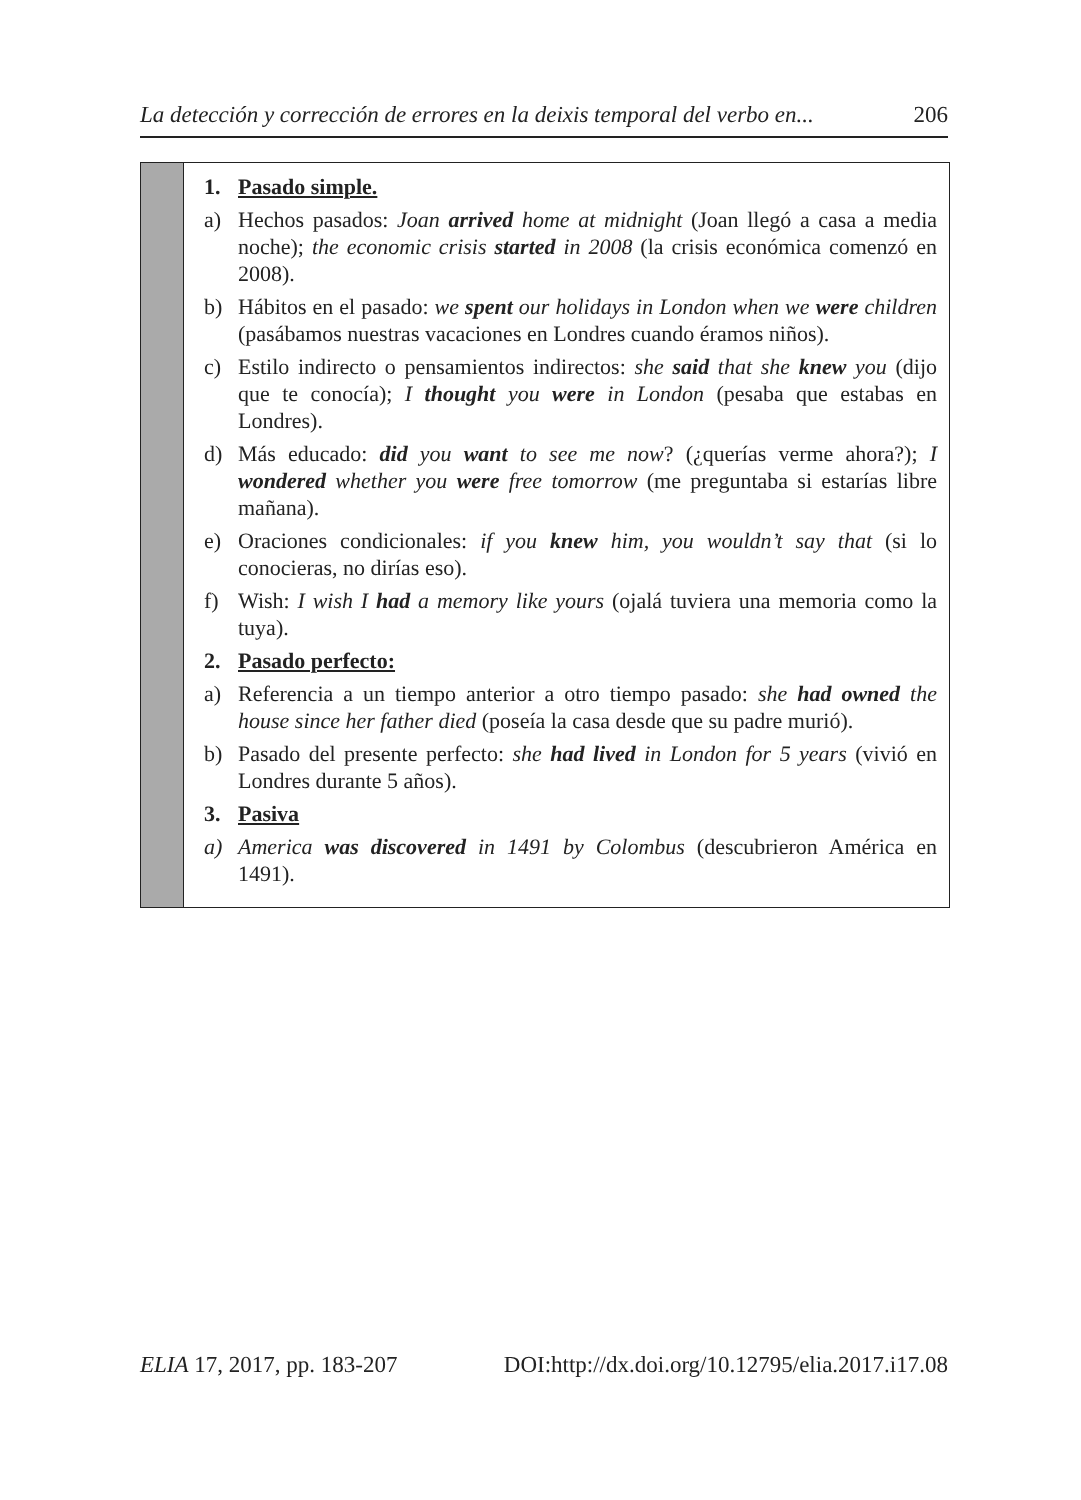La detección y corrección de errores en la deixis temporal del verbo en... 206
| | 1. Pasado simple. a) Hechos pasados: Joan arrived home at midnight (Joan llegó a casa a media noche); the economic crisis started in 2008 (la crisis económica comenzó en 2008). b) Hábitos en el pasado: we spent our holidays in London when we were children (pasábamos nuestras vacaciones en Londres cuando éramos niños). c) Estilo indirecto o pensamientos indirectos: she said that she knew you (dijo que te conocía); I thought you were in London (pesaba que estabas en Londres). d) Más educado: did you want to see me now ? (¿querías verme ahora?); I wondered whether you were free tomorrow (me preguntaba si estarías libre mañana). e) Oraciones condicionales: if you knew him, you wouldn’t say that (si lo conocieras, no dirías eso). f) Wish: I wish I had a memory like yours (ojalá tuviera una memoria como la tuya). 2. Pasado perfecto: a) Referencia a un tiempo anterior a otro tiempo pasado: she had owned the house since her father died (poseía la casa desde que su padre murió). b) Pasado del presente perfecto: she had lived in London for 5 years (vivió en Londres durante 5 años). 3. Pasiva a) America was discovered in 1491 by Colombus (descubrieron América en 1491). |
ELIA 17, 2017, pp. 183-207 DOI:http://dx.doi.org/10.12795/elia.2017.i17.08